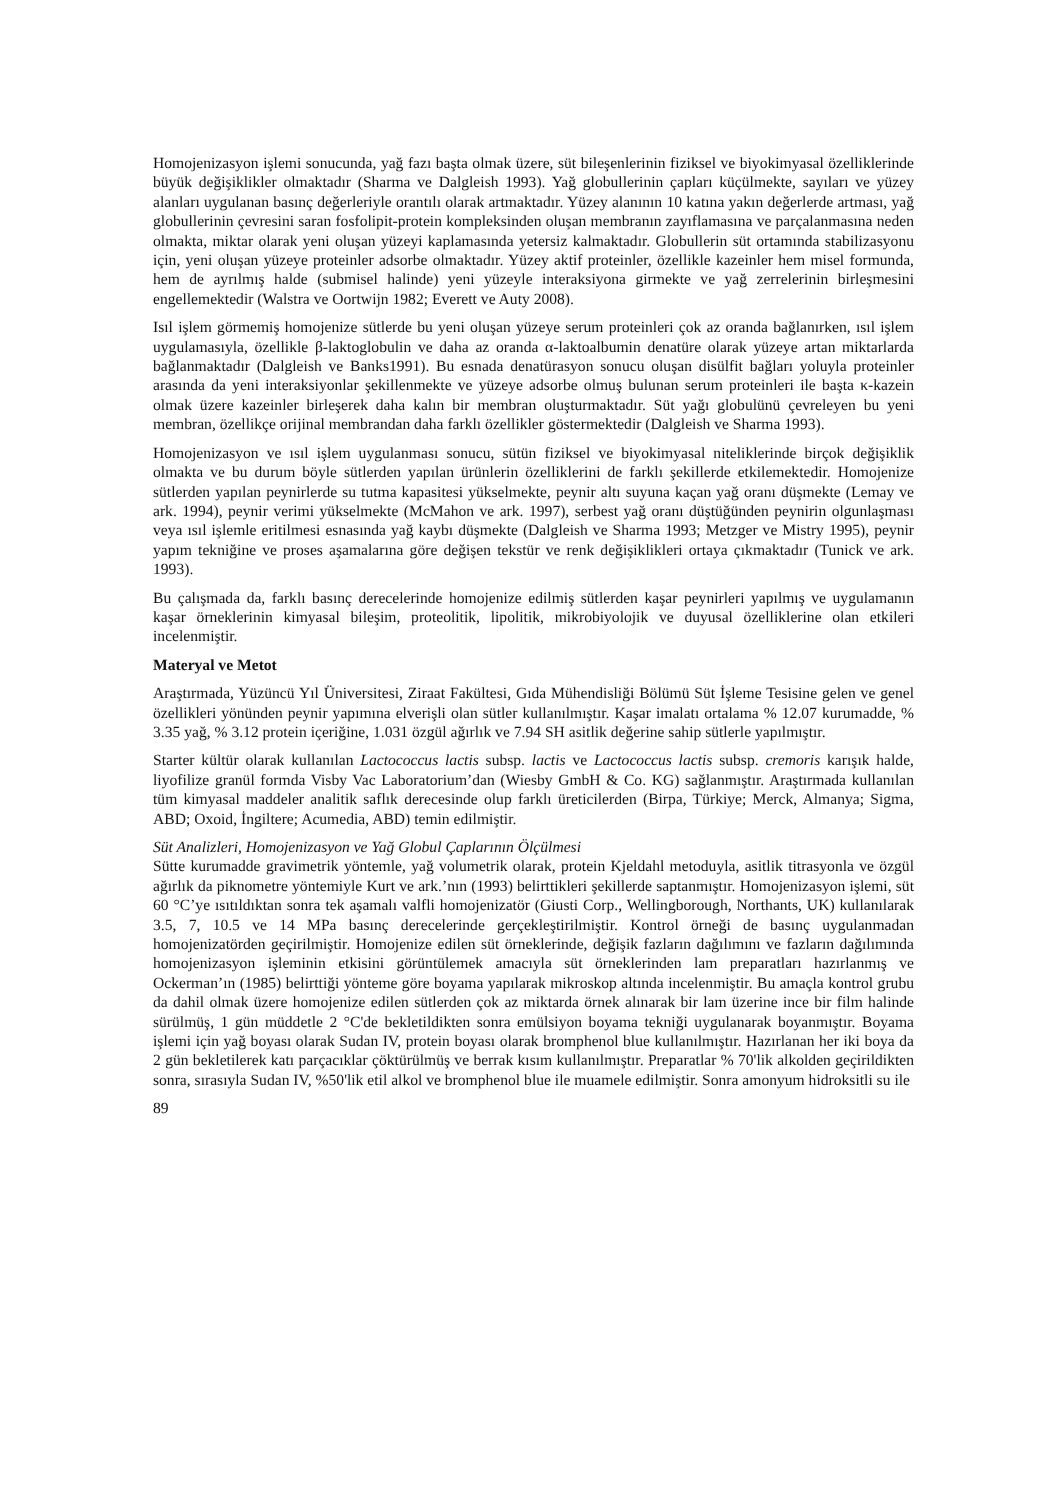Homojenizasyon işlemi sonucunda, yağ fazı başta olmak üzere, süt bileşenlerinin fiziksel ve biyokimyasal özelliklerinde büyük değişiklikler olmaktadır (Sharma ve Dalgleish 1993). Yağ globullerinin çapları küçülmekte, sayıları ve yüzey alanları uygulanan basınç değerleriyle orantılı olarak artmaktadır. Yüzey alanının 10 katına yakın değerlerde artması, yağ globullerinin çevresini saran fosfolipit-protein kompleksinden oluşan membranın zayıflamasına ve parçalanmasına neden olmakta, miktar olarak yeni oluşan yüzeyi kaplamasında yetersiz kalmaktadır. Globullerin süt ortamında stabilizasyonu için, yeni oluşan yüzeye proteinler adsorbe olmaktadır. Yüzey aktif proteinler, özellikle kazeinler hem misel formunda, hem de ayrılmış halde (submisel halinde) yeni yüzeyle interaksiyona girmekte ve yağ zerrelerinin birleşmesini engellemektedir (Walstra ve Oortwijn 1982; Everett ve Auty 2008).
Isıl işlem görmemiş homojenize sütlerde bu yeni oluşan yüzeye serum proteinleri çok az oranda bağlanırken, ısıl işlem uygulamasıyla, özellikle β-laktoglobulin ve daha az oranda α-laktoalbumin denatüre olarak yüzeye artan miktarlarda bağlanmaktadır (Dalgleish ve Banks1991). Bu esnada denatürasyon sonucu oluşan disülfit bağları yoluyla proteinler arasında da yeni interaksiyonlar şekillenmekte ve yüzeye adsorbe olmuş bulunan serum proteinleri ile başta κ-kazein olmak üzere kazeinler birleşerek daha kalın bir membran oluşturmaktadır. Süt yağı globulünü çevreleyen bu yeni membran, özellikçe orijinal membrandan daha farklı özellikler göstermektedir (Dalgleish ve Sharma 1993).
Homojenizasyon ve ısıl işlem uygulanması sonucu, sütün fiziksel ve biyokimyasal niteliklerinde birçok değişiklik olmakta ve bu durum böyle sütlerden yapılan ürünlerin özelliklerini de farklı şekillerde etkilemektedir. Homojenize sütlerden yapılan peynirlerde su tutma kapasitesi yükselmekte, peynir altı suyuna kaçan yağ oranı düşmekte (Lemay ve ark. 1994), peynir verimi yükselmekte (McMahon ve ark. 1997), serbest yağ oranı düştüğünden peynirin olgunlaşması veya ısıl işlemle eritilmesi esnasında yağ kaybı düşmekte (Dalgleish ve Sharma 1993; Metzger ve Mistry 1995), peynir yapım tekniğine ve proses aşamalarına göre değişen tekstür ve renk değişiklikleri ortaya çıkmaktadır (Tunick ve ark. 1993).
Bu çalışmada da, farklı basınç derecelerinde homojenize edilmiş sütlerden kaşar peynirleri yapılmış ve uygulamanın kaşar örneklerinin kimyasal bileşim, proteolitik, lipolitik, mikrobiyolojik ve duyusal özelliklerine olan etkileri incelenmiştir.
Materyal ve Metot
Araştırmada, Yüzüncü Yıl Üniversitesi, Ziraat Fakültesi, Gıda Mühendisliği Bölümü Süt İşleme Tesisine gelen ve genel özellikleri yönünden peynir yapımına elverişli olan sütler kullanılmıştır. Kaşar imalatı ortalama % 12.07 kurumadde, % 3.35 yağ, % 3.12 protein içeriğine, 1.031 özgül ağırlık ve 7.94 SH asitlik değerine sahip sütlerle yapılmıştır.
Starter kültür olarak kullanılan Lactococcus lactis subsp. lactis ve Lactococcus lactis subsp. cremoris karışık halde, liyofilize granül formda Visby Vac Laboratorium’dan (Wiesby GmbH & Co. KG) sağlanmıştır. Araştırmada kullanılan tüm kimyasal maddeler analitik saflık derecesinde olup farklı üreticilerden (Birpa, Türkiye; Merck, Almanya; Sigma, ABD; Oxoid, İngiltere; Acumedia, ABD) temin edilmiştir.
Süt Analizleri, Homojenizasyon ve Yağ Globul Çaplarının Ölçülmesi
Sütte kurumadde gravimetrik yöntemle, yağ volumetrik olarak, protein Kjeldahl metoduyla, asitlik titrasyonla ve özgül ağırlık da piknometre yöntemiyle Kurt ve ark.’nın (1993) belirttikleri şekillerde saptanmıştır. Homojenizasyon işlemi, süt 60 °C’ye ısıtıldıktan sonra tek aşamalı valfli homojenizatör (Giusti Corp., Wellingborough, Northants, UK) kullanılarak 3.5, 7, 10.5 ve 14 MPa basınç derecelerinde gerçekleştirilmiştir. Kontrol örneği de basınç uygulanmadan homojenizatörden geçirilmiştir. Homojenize edilen süt örneklerinde, değişik fazların dağılımını ve fazların dağılımında homojenizasyon işleminin etkisini görüntülemek amacıyla süt örneklerinden lam preparatları hazırlanmış ve Ockerman’ın (1985) belirttiği yönteme göre boyama yapılarak mikroskop altında incelenmiştir. Bu amaçla kontrol grubu da dahil olmak üzere homojenize edilen sütlerden çok az miktarda örnek alınarak bir lam üzerine ince bir film halinde sürülmüş, 1 gün müddetle 2 °C'de bekletildikten sonra emülsiyon boyama tekniği uygulanarak boyanmıştır. Boyama işlemi için yağ boyası olarak Sudan IV, protein boyası olarak bromphenol blue kullanılmıştır. Hazırlanan her iki boya da 2 gün bekletilerek katı parçacıklar çöktürülmüş ve berrak kısım kullanılmıştır. Preparatlar % 70'lik alkolden geçirildikten sonra, sırasıyla Sudan IV, %50'lik etil alkol ve bromphenol blue ile muamele edilmiştir. Sonra amonyum hidroksitli su ile
89